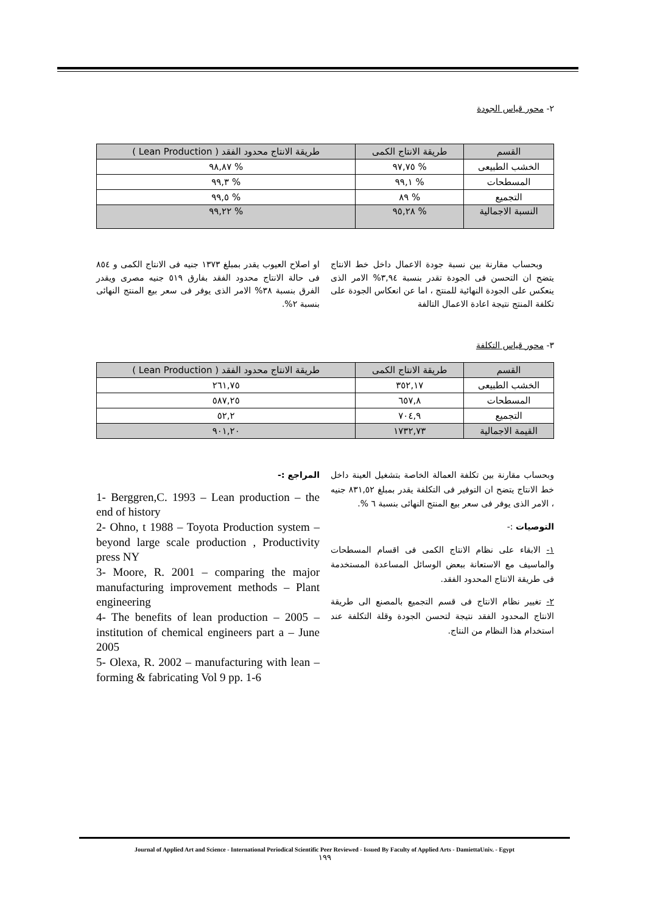٢- محور قياس الجودة
| القسم | طريقة الانتاج الكمى | طريقة الانتاج محدود الفقد ( Lean Production ) |
| --- | --- | --- |
| الخشب الطبيعى | % ٩٧,٧٥ | % ٩٨,٨٧ |
| المسطحات | % ٩٩,١ | % ٩٩,٣ |
| التجميع | % ٨٩ | % ٩٩,٥ |
| النسبة الاجمالية | % ٩٥,٢٨ | % ٩٩,٢٢ |
وبحساب مقارنة بين نسبة جودة الاعمال داخل خط الانتاج يتضح ان التحسن فى الجودة تقدر بنسبة ٣,٩٤% الامر الذى ينعكس على الجودة النهائية للمنتج ، اما عن انعكاس الجودة على تكلفة المنتج نتيجة اعادة الاعمال التالفة
او اصلاح العيوب يقدر بمبلغ ١٣٧٣ جنيه فى الانتاج الكمى و ٨٥٤ فى حالة الانتاج محدود الفقد بفارق ٥١٩ جنيه مصرى ويقدر الفرق بنسبة ٣٨% الامر الذى يوفر فى سعر بيع المنتج النهائى بنسبة ٢%.
٣- محور قياس التكلفة
| القسم | طريقة الانتاج الكمى | طريقة الانتاج محدود الفقد ( Lean Production ) |
| --- | --- | --- |
| الخشب الطبيعى | ٣٥٢,١٧ | ٢٦١,٧٥ |
| المسطحات | ٦٥٧,٨ | ٥٨٧,٢٥ |
| التجميع | ٧٠٤,٩ | ٥٢,٢ |
| القيمة الاجمالية | ١٧٣٢,٧٣ | ٩٠١,٢٠ |
وبحساب مقارنة بين تكلفة العمالة الخاصة بتشغيل العينة داخل خط الانتاج يتضح ان التوفير فى التكلفة يقدر بمبلغ ٨٣١,٥٢ جنيه ، الامر الذى يوفر فى سعر بيع المنتج النهائى بنسبة ٦ %.
التوصيات :-
١- الابقاء على نظام الانتاج الكمى فى اقسام المسطحات والماسيف مع الاستعانة ببعض الوسائل المساعدة المستخدمة فى طريقة الانتاج المحدود الفقد.
٢- تغيير نظام الانتاج فى قسم التجميع بالمصنع الى طريقة الانتاج المحدود الفقد نتيجة لتحسن الجودة وقلة التكلفة عند استخدام هذا النظام من النتاج.
المراجع :-
1- Berggren,C. 1993 – Lean production – the end of history
2- Ohno, t 1988 – Toyota Production system – beyond large scale production , Productivity press NY
3- Moore, R. 2001 – comparing the major manufacturing improvement methods – Plant engineering
4- The benefits of lean production – 2005 – institution of chemical engineers part a – June 2005
5- Olexa, R. 2002 – manufacturing with lean – forming & fabricating Vol 9 pp. 1-6
Journal of Applied Art and Science - International Periodical Scientific Peer Reviewed - Issued By Faculty of Applied Arts - DamiettaUniv. - Egypt
١٩٩